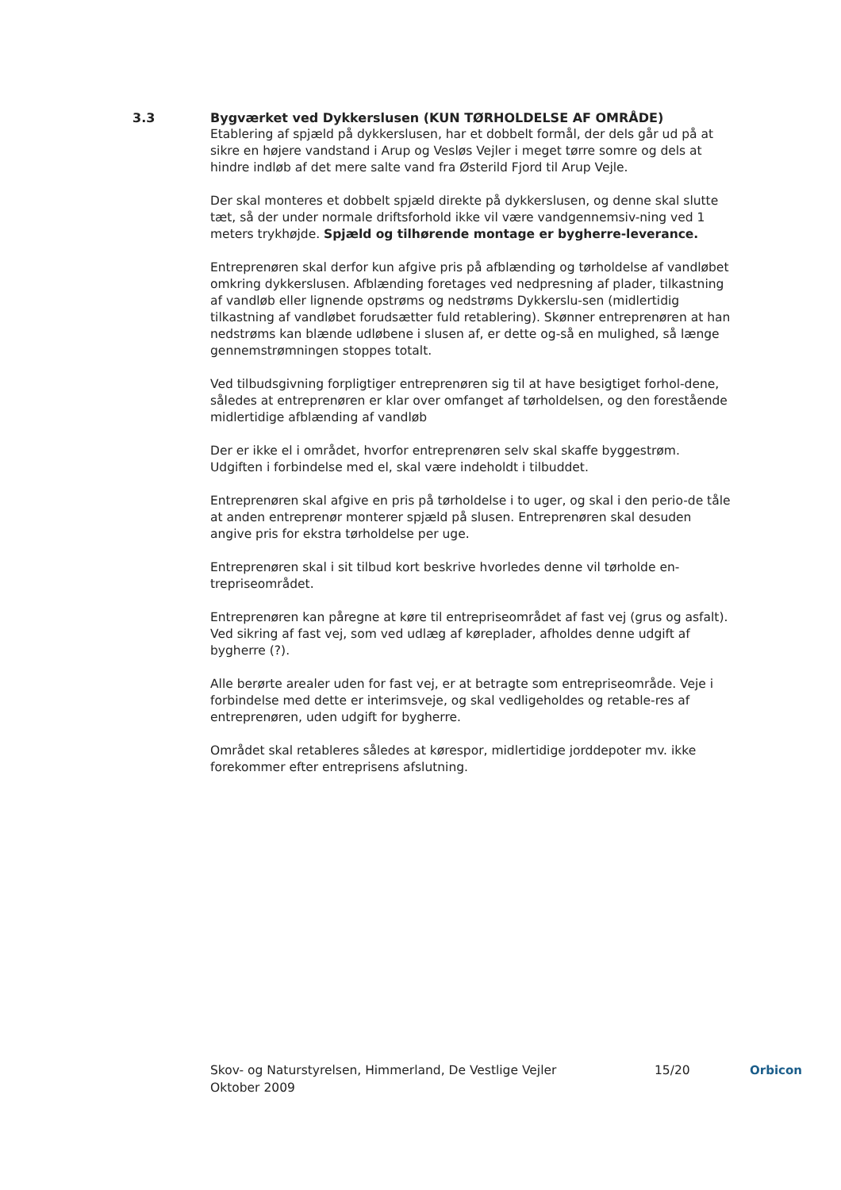3.3 Bygværket ved Dykkerslusen (KUN TØRHOLDELSE AF OMRÅDE)
Etablering af spjæld på dykkerslusen, har et dobbelt formål, der dels går ud på at sikre en højere vandstand i Arup og Vesløs Vejler i meget tørre somre og dels at hindre indløb af det mere salte vand fra Østerild Fjord til Arup Vejle.
Der skal monteres et dobbelt spjæld direkte på dykkerslusen, og denne skal slutte tæt, så der under normale driftsforhold ikke vil være vandgennemsiv-ning ved 1 meters trykhøjde. Spjæld og tilhørende montage er bygherre-leverance.
Entreprenøren skal derfor kun afgive pris på afblænding og tørholdelse af vandløbet omkring dykkerslusen. Afblænding foretages ved nedpresning af plader, tilkastning af vandløb eller lignende opstrøms og nedstrøms Dykkerslu-sen (midlertidig tilkastning af vandløbet forudsætter fuld retablering). Skønner entreprenøren at han nedstrøms kan blænde udløbene i slusen af, er dette og-så en mulighed, så længe gennemstrømningen stoppes totalt.
Ved tilbudsgivning forpligtiger entreprenøren sig til at have besigtiget forhol-dene, således at entreprenøren er klar over omfanget af tørholdelsen, og den forestående midlertidige afblænding af vandløb
Der er ikke el i området, hvorfor entreprenøren selv skal skaffe byggestrøm. Udgiften i forbindelse med el, skal være indeholdt i tilbuddet.
Entreprenøren skal afgive en pris på tørholdelse i to uger, og skal i den perio-de tåle at anden entreprenør monterer spjæld på slusen. Entreprenøren skal desuden angive pris for ekstra tørholdelse per uge.
Entreprenøren skal i sit tilbud kort beskrive hvorledes denne vil tørholde en-trepriseområdet.
Entreprenøren kan påregne at køre til entrepriseområdet af fast vej (grus og asfalt). Ved sikring af fast vej, som ved udlæg af køreplader, afholdes denne udgift af bygherre (?).
Alle berørte arealer uden for fast vej, er at betragte som entrepriseområde. Veje i forbindelse med dette er interimsveje, og skal vedligeholdes og retable-res af entreprenøren, uden udgift for bygherre.
Området skal retableres således at kørespor, midlertidige jorddepoter mv. ikke forekommer efter entreprisens afslutning.
Skov- og Naturstyrelsen, Himmerland, De Vestlige Vejler
Oktober 2009
15/20 Orbicon